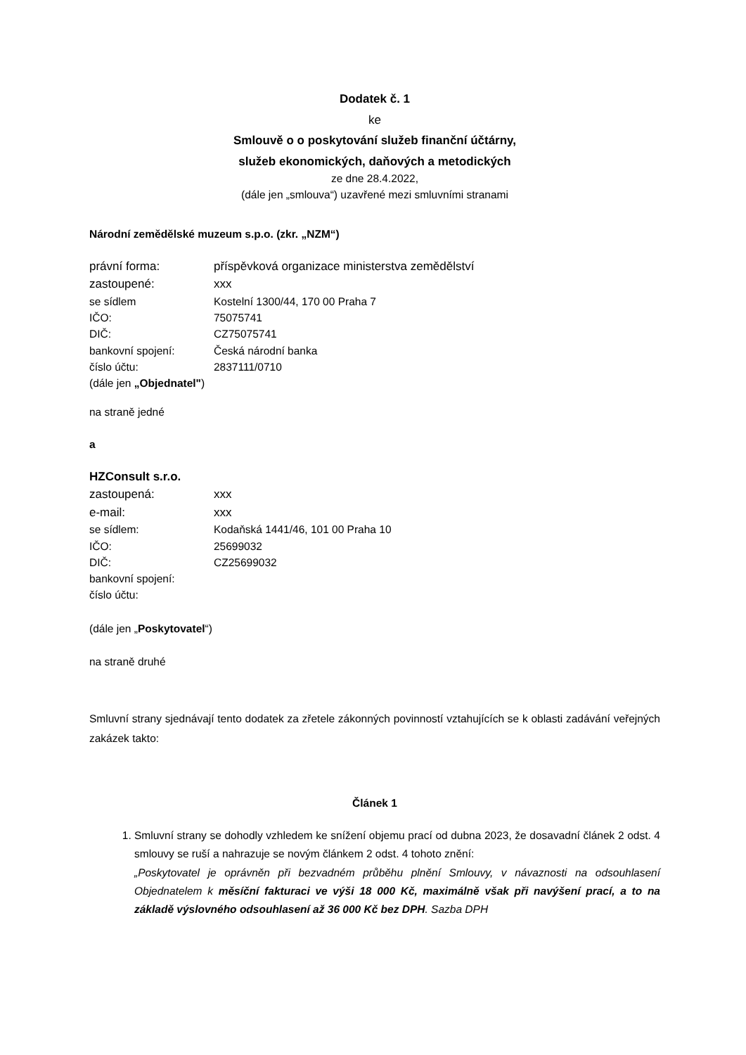Dodatek č. 1
ke
Smlouvě o o poskytování služeb finanční účtárny,
služeb ekonomických, daňových a metodických
ze dne 28.4.2022,
(dále jen „smlouva“) uzavřené mezi smluvními stranami
Národní zemědělské muzeum s.p.o. (zkr. „NZM“)
právní forma: příspěvková organizace ministerstva zemědělství
zastoupené: xxx
se sídlem Kostelní 1300/44, 170 00 Praha 7
IČO: 75075741
DIČ: CZ75075741
bankovní spojení: Česká národní banka
číslo účtu: 2837111/0710
(dále jen „Objednatel")
na straně jedné
a
HZConsult s.r.o.
zastoupená: xxx
e-mail: xxx
se sídlem: Kodaňská 1441/46, 101 00 Praha 10
IČO: 25699032
DIČ: CZ25699032
bankovní spojení:
číslo účtu:
(dále jen „Poskytovatel“)
na straně druhé
Smluvní strany sjednávají tento dodatek za zřetele zákonných povinností vztahujících se k oblasti zadávání veřejných zakázek takto:
Článek 1
1. Smluvní strany se dohodly vzhledem ke snížení objemu prací od dubna 2023, že dosavadní článek 2 odst. 4 smlouvy se ruší a nahrazuje se novým článkem 2 odst. 4 tohoto znění:
„Poskytovatel je oprávněn při bezvadném průběhu plnění Smlouvy, v návaznosti na odsouhlasení Objednatelem k měsíční fakturaci ve výši 18 000 Kč, maximálně však při navýšení prací, a to na základě výslovného odsouhlasení až 36 000 Kč bez DPH. Sazba DPH